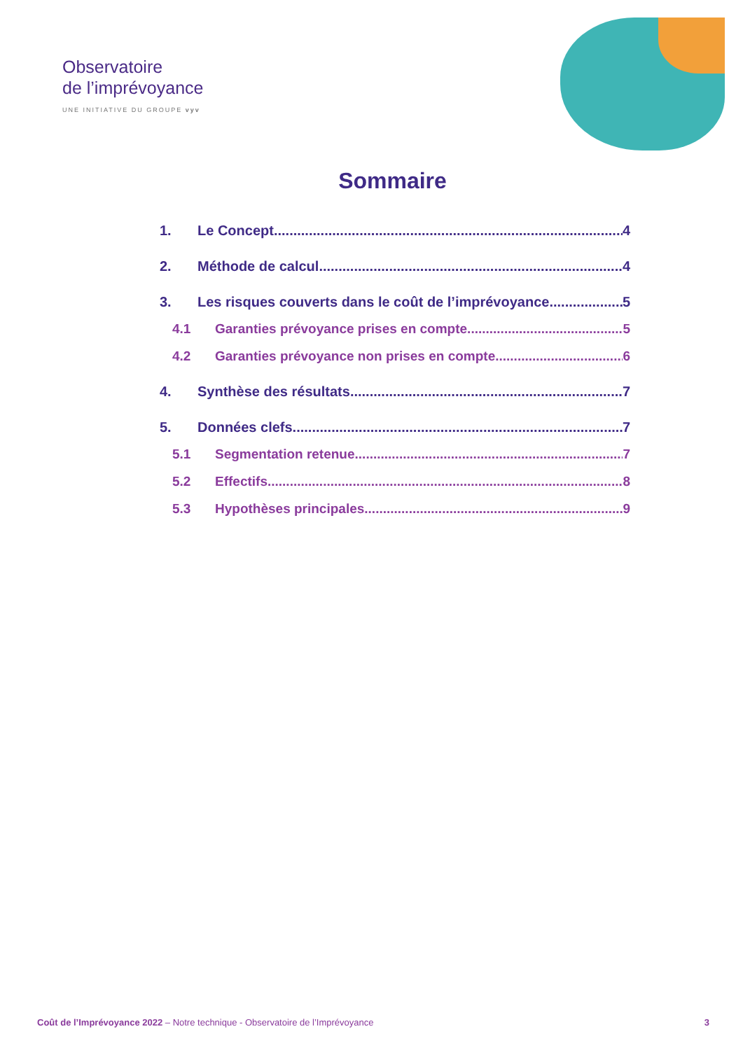Observatoire
de l’imprévoyance
UNE INITIATIVE DU GROUPE vyv
Sommaire
1. Le Concept 4
2. Méthode de calcul 4
3. Les risques couverts dans le coût de l’imprévoyance 5
4.1 Garanties prévoyance prises en compte 5
4.2 Garanties prévoyance non prises en compte 6
4. Synthèse des résultats 7
5. Données clefs 7
5.1 Segmentation retenue 7
5.2 Effectifs 8
5.3 Hypothèses principales 9
Coût de l’Imprévoyance 2022 – Notre technique - Observatoire de l’Imprévoyance 3